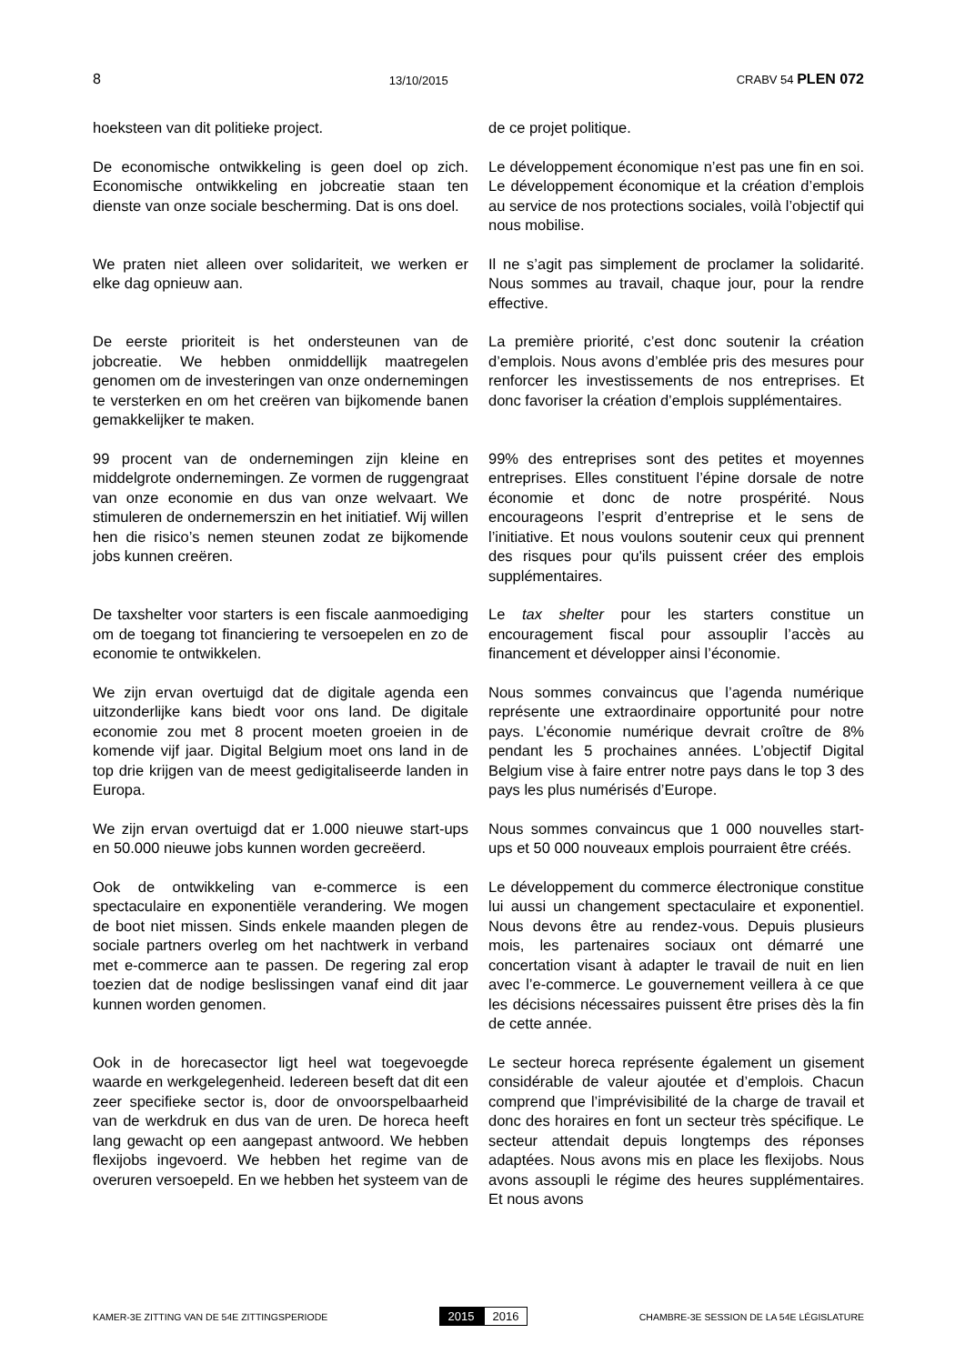8 13/10/2015 CRABV 54 PLEN 072
hoeksteen van dit politieke project. de ce projet politique.
De economische ontwikkeling is geen doel op zich. Economische ontwikkeling en jobcreatie staan ten dienste van onze sociale bescherming. Dat is ons doel.
Le développement économique n’est pas une fin en soi. Le développement économique et la création d’emplois au service de nos protections sociales, voilà l’objectif qui nous mobilise.
We praten niet alleen over solidariteit, we werken er elke dag opnieuw aan.
Il ne s’agit pas simplement de proclamer la solidarité. Nous sommes au travail, chaque jour, pour la rendre effective.
De eerste prioriteit is het ondersteunen van de jobcreatie. We hebben onmiddellijk maatregelen genomen om de investeringen van onze ondernemingen te versterken en om het creëren van bijkomende banen gemakkelijker te maken.
La première priorité, c’est donc soutenir la création d’emplois. Nous avons d’emblée pris des mesures pour renforcer les investissements de nos entreprises. Et donc favoriser la création d’emplois supplémentaires.
99 procent van de ondernemingen zijn kleine en middelgrote ondernemingen. Ze vormen de ruggengraat van onze economie en dus van onze welvaart. We stimuleren de ondernemerszin en het initiatief. Wij willen hen die risico’s nemen steunen zodat ze bijkomende jobs kunnen creëren.
99% des entreprises sont des petites et moyennes entreprises. Elles constituent l’épine dorsale de notre économie et donc de notre prospérité. Nous encourageons l’esprit d’entreprise et le sens de l’initiative. Et nous voulons soutenir ceux qui prennent des risques pour qu'ils puissent créer des emplois supplémentaires.
De taxshelter voor starters is een fiscale aanmoediging om de toegang tot financiering te versoepelen en zo de economie te ontwikkelen.
Le tax shelter pour les starters constitue un encouragement fiscal pour assouplir l’accès au financement et développer ainsi l’économie.
We zijn ervan overtuigd dat de digitale agenda een uitzonderlijke kans biedt voor ons land. De digitale economie zou met 8 procent moeten groeien in de komende vijf jaar. Digital Belgium moet ons land in de top drie krijgen van de meest gedigitaliseerde landen in Europa.
Nous sommes convaincus que l’agenda numérique représente une extraordinaire opportunité pour notre pays. L’économie numérique devrait croître de 8% pendant les 5 prochaines années. L’objectif Digital Belgium vise à faire entrer notre pays dans le top 3 des pays les plus numérisés d’Europe.
We zijn ervan overtuigd dat er 1.000 nieuwe start-ups en 50.000 nieuwe jobs kunnen worden gecreëerd.
Nous sommes convaincus que 1 000 nouvelles start-ups et 50 000 nouveaux emplois pourraient être créés.
Ook de ontwikkeling van e-commerce is een spectaculaire en exponentiële verandering. We mogen de boot niet missen. Sinds enkele maanden plegen de sociale partners overleg om het nachtwerk in verband met e-commerce aan te passen. De regering zal erop toezien dat de nodige beslissingen vanaf eind dit jaar kunnen worden genomen.
Le développement du commerce électronique constitue lui aussi un changement spectaculaire et exponentiel. Nous devons être au rendez-vous. Depuis plusieurs mois, les partenaires sociaux ont démarré une concertation visant à adapter le travail de nuit en lien avec l’e-commerce. Le gouvernement veillera à ce que les décisions nécessaires puissent être prises dès la fin de cette année.
Ook in de horecasector ligt heel wat toegevoegde waarde en werkgelegenheid. Iedereen beseft dat dit een zeer specifieke sector is, door de onvoorspelbaarheid van de werkdruk en dus van de uren. De horeca heeft lang gewacht op een aangepast antwoord. We hebben flexijobs ingevoerd. We hebben het regime van de overuren versoepeld. En we hebben het systeem van de
Le secteur horeca représente également un gisement considérable de valeur ajoutée et d’emplois. Chacun comprend que l’imprévisibilité de la charge de travail et donc des horaires en font un secteur très spécifique. Le secteur attendait depuis longtemps des réponses adaptées. Nous avons mis en place les flexijobs. Nous avons assoupli le régime des heures supplémentaires. Et nous avons
KAMER-3E ZITTING VAN DE 54E ZITTINGSPERIODE 2015 2016 CHAMBRE-3E SESSION DE LA 54E LÉGISLATURE